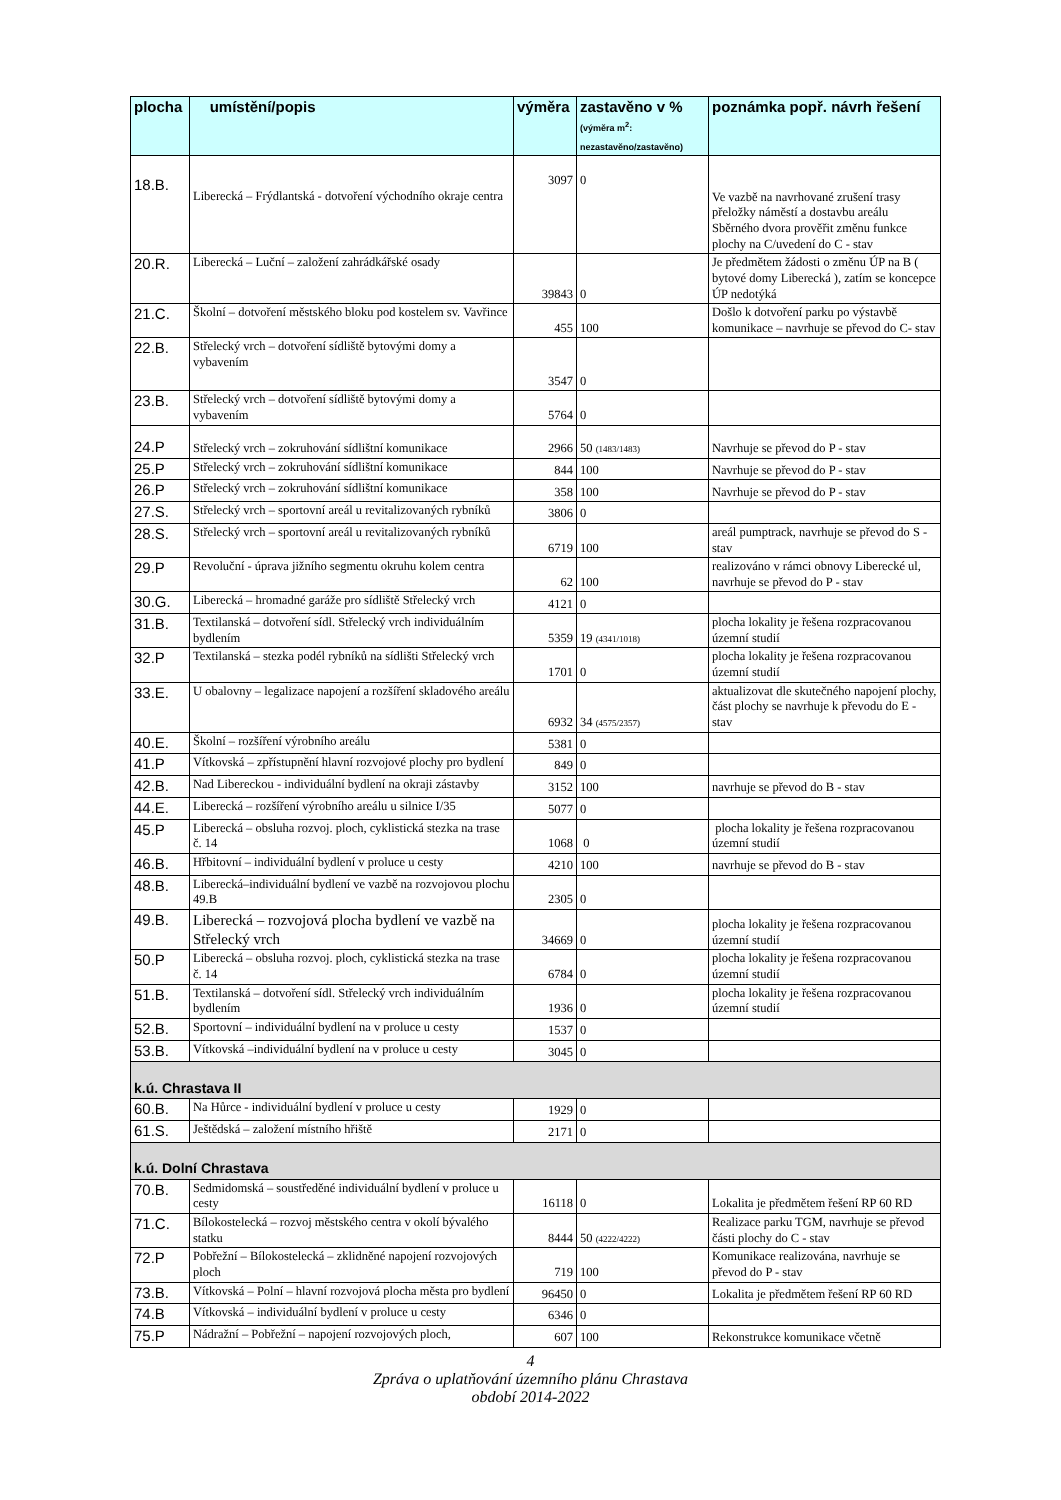| plocha | umístění/popis | výměra | zastavěno v % (výměra m<sup>2</sup>: nezastavěno/zastavěno) | poznámka popř. návrh řešení |
| --- | --- | --- | --- | --- |
| 18.B. | Liberecká – Frýdlantská - dotvoření východního okraje centra | 3097 | 0 | Ve vazbě na navrhované zrušení trasy přeložky náměstí a dostavbu areálu Sběrného dvora prověřit změnu funkce plochy na C/uvedení do C - stav |
| 20.R. | Liberecká – Luční – založení zahrádkářské osady | 39843 | 0 | Je předmětem žádosti o změnu ÚP na B ( bytové domy Liberecká ), zatím se koncepce ÚP nedotýká |
| 21.C. | Školní – dotvoření městského bloku pod kostelem sv. Vavřince | 455 | 100 | Došlo k dotvoření parku po výstavbě komunikace – navrhuje se převod do C- stav |
| 22.B. | Střelecký vrch – dotvoření sídliště bytovými domy a vybavením | 3547 | 0 | |
| 23.B. | Střelecký vrch – dotvoření sídliště bytovými domy a vybavením | 5764 | 0 | |
| 24.P | Střelecký vrch – zokruhování sídlištní komunikace | 2966 | 50 (1483/1483) | Navrhuje se převod do P - stav |
| 25.P | Střelecký vrch – zokruhování sídlištní komunikace | 844 | 100 | Navrhuje se převod do P - stav |
| 26.P | Střelecký vrch – zokruhování sídlištní komunikace | 358 | 100 | Navrhuje se převod do P - stav |
| 27.S. | Střelecký vrch – sportovní areál u revitalizovaných rybníků | 3806 | 0 | |
| 28.S. | Střelecký vrch – sportovní areál u revitalizovaných rybníků | 6719 | 100 | areál pumptrack, navrhuje se převod do S -stav |
| 29.P | Revoluční - úprava jižního segmentu okruhu kolem centra | 62 | 100 | realizováno v rámci obnovy Liberecké ul, navrhuje se převod do P - stav |
| 30.G. | Liberecká – hromadné garáže pro sídliště Střelecký vrch | 4121 | 0 | |
| 31.B. | Textilanská – dotvoření sídl. Střelecký vrch individuálním bydlením | 5359 | 19 (4341/1018) | plocha lokality je řešena rozpracovanou územní studií |
| 32.P | Textilanská – stezka podél rybníků na sídlišti Střelecký vrch | 1701 | 0 | plocha lokality je řešena rozpracovanou územní studií |
| 33.E. | U obalovny – legalizace napojení a rozšíření skladového areálu | 6932 | 34 (4575/2357) | aktualizovat dle skutečného napojení plochy, část plochy se navrhuje k převodu do E - stav |
| 40.E. | Školní – rozšíření výrobního areálu | 5381 | 0 | |
| 41.P | Vítkovská – zpřístupnění hlavní rozvojové plochy pro bydlení | 849 | 0 | |
| 42.B. | Nad Libereckou - individuální bydlení na okraji zástavby | 3152 | 100 | navrhuje se převod do B - stav |
| 44.E. | Liberecká – rozšíření výrobního areálu u silnice I/35 | 5077 | 0 | |
| 45.P | Liberecká – obsluha rozvoj. ploch, cyklistická stezka na trase č. 14 | 1068 | 0 | plocha lokality je řešena rozpracovanou územní studií |
| 46.B. | Hřbitovní – individuální bydlení v proluce u cesty | 4210 | 100 | navrhuje se převod do B - stav |
| 48.B. | Liberecká–individuální bydlení ve vazbě na rozvojovou plochu 49.B | 2305 | 0 | |
| 49.B. | Liberecká – rozvojová plocha bydlení ve vazbě na Střelecký vrch | 34669 | 0 | plocha lokality je řešena rozpracovanou územní studií |
| 50.P | Liberecká – obsluha rozvoj. ploch, cyklistická stezka na trase č. 14 | 6784 | 0 | plocha lokality je řešena rozpracovanou územní studií |
| 51.B. | Textilanská – dotvoření sídl. Střelecký vrch individuálním bydlením | 1936 | 0 | plocha lokality je řešena rozpracovanou územní studií |
| 52.B. | Sportovní – individuální bydlení na v proluce u cesty | 1537 | 0 | |
| 53.B. | Vítkovská –individuální bydlení na v proluce u cesty | 3045 | 0 | |
| k.ú. Chrastava II | | | | |
| 60.B. | Na Hůrce - individuální bydlení v proluce u cesty | 1929 | 0 | |
| 61.S. | Ještědská – založení místního hřiště | 2171 | 0 | |
| k.ú. Dolní Chrastava | | | | |
| 70.B. | Sedmidomská – soustředěné individuální bydlení v proluce u cesty | 16118 | 0 | Lokalita je předmětem řešení RP 60 RD |
| 71.C. | Bílokostelecká – rozvoj městského centra v okolí bývalého statku | 8444 | 50 (4222/4222) | Realizace parku TGM, navrhuje se převod části plochy do C - stav |
| 72.P | Pobřežní – Bílokostelecká – zklidněné napojení rozvojových ploch | 719 | 100 | Komunikace realizována, navrhuje se převod do P - stav |
| 73.B. | Vítkovská – Polní – hlavní rozvojová plocha města pro bydlení | 96450 | 0 | Lokalita je předmětem řešení RP 60 RD |
| 74.B | Vítkovská – individuální bydlení v proluce u cesty | 6346 | 0 | |
| 75.P | Nádražní – Pobřežní – napojení rozvojových ploch, | 607 | 100 | Rekonstrukce komunikace včetně |
4
Zpráva o uplatňování územního plánu Chrastava
období 2014-2022